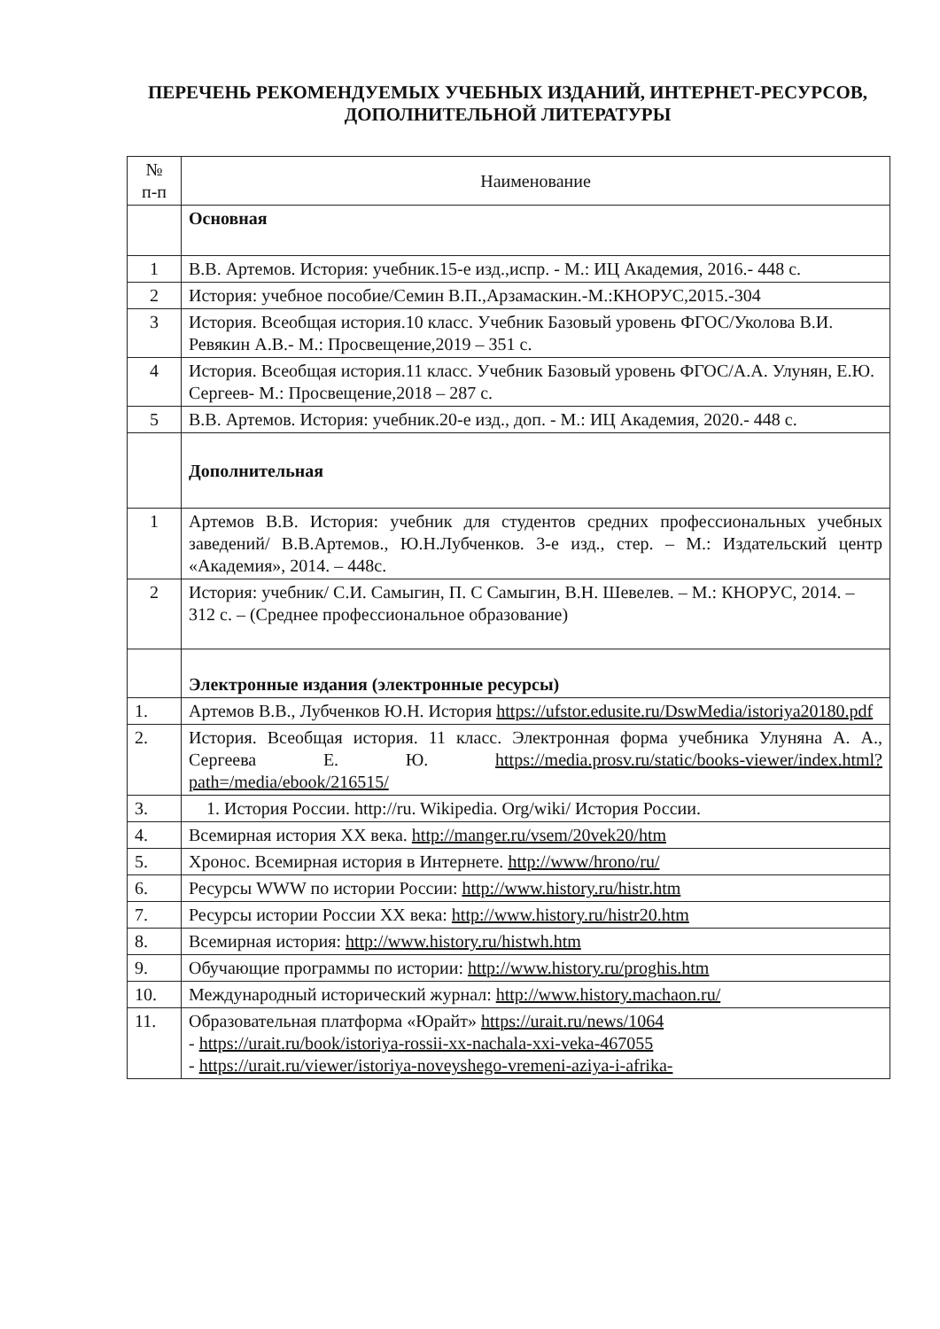ПЕРЕЧЕНЬ РЕКОМЕНДУЕМЫХ УЧЕБНЫХ ИЗДАНИЙ, ИНТЕРНЕТ-РЕСУРСОВ, ДОПОЛНИТЕЛЬНОЙ ЛИТЕРАТУРЫ
| № п-п | Наименование |
| --- | --- |
| | Основная |
| 1 | В.В. Артемов. История: учебник.15-е изд.,испр. - М.: ИЦ Академия, 2016.- 448 с. |
| 2 | История: учебное пособие/Семин В.П.,Арзамаскин.-М.:КНОРУС,2015.-304 |
| 3 | История. Всеобщая история.10 класс. Учебник Базовый уровень ФГОС/Уколова В.И. Ревякин А.В.- М.: Просвещение,2019 – 351 с. |
| 4 | История. Всеобщая история.11 класс. Учебник Базовый уровень ФГОС/А.А. Улунян, Е.Ю. Сергеев- М.: Просвещение,2018 – 287 с. |
| 5 | В.В. Артемов. История: учебник.20-е изд., доп. - М.: ИЦ Академия, 2020.- 448 с. |
| | Дополнительная |
| 1 | Артемов В.В. История: учебник для студентов средних профессиональных учебных заведений/ В.В.Артемов., Ю.Н.Лубченков. 3-е изд., стер. – М.: Издательский центр «Академия», 2014. – 448с. |
| 2 | История: учебник/ С.И. Самыгин, П. С Самыгин, В.Н. Шевелев. – М.: КНОРУС, 2014. – 312 с. – (Среднее профессиональное образование) |
| | Электронные издания (электронные ресурсы) |
| 1. | Артемов В.В., Лубченков Ю.Н. История https://ufstor.edusite.ru/DswMedia/istoriya20180.pdf |
| 2. | История. Всеобщая история. 11 класс. Электронная форма учебника Улуняна А. А., Сергеева Е. Ю. https://media.prosv.ru/static/books-viewer/index.html?path=/media/ebook/216515/ |
| 3. | 1. История России. http://ru. Wikipedia. Org/wiki/ История России. |
| 4. | Всемирная история XX века. http://manger.ru/vsem/20vek20/htm |
| 5. | Хронос. Всемирная история в Интернете. http://www/hrono/ru/ |
| 6. | Ресурсы WWW по истории России: http://www.history.ru/histr.htm |
| 7. | Ресурсы истории России XX века: http://www.history.ru/histr20.htm |
| 8. | Всемирная история: http://www.history.ru/histwh.htm |
| 9. | Обучающие программы по истории: http://www.history.ru/proghis.htm |
| 10. | Международный исторический журнал: http://www.history.machaon.ru/ |
| 11. | Образовательная платформа «Юрайт» https://urait.ru/news/1064 - https://urait.ru/book/istoriya-rossii-xx-nachala-xxi-veka-467055 - https://urait.ru/viewer/istoriya-noveyshego-vremeni-aziya-i-afrika- |